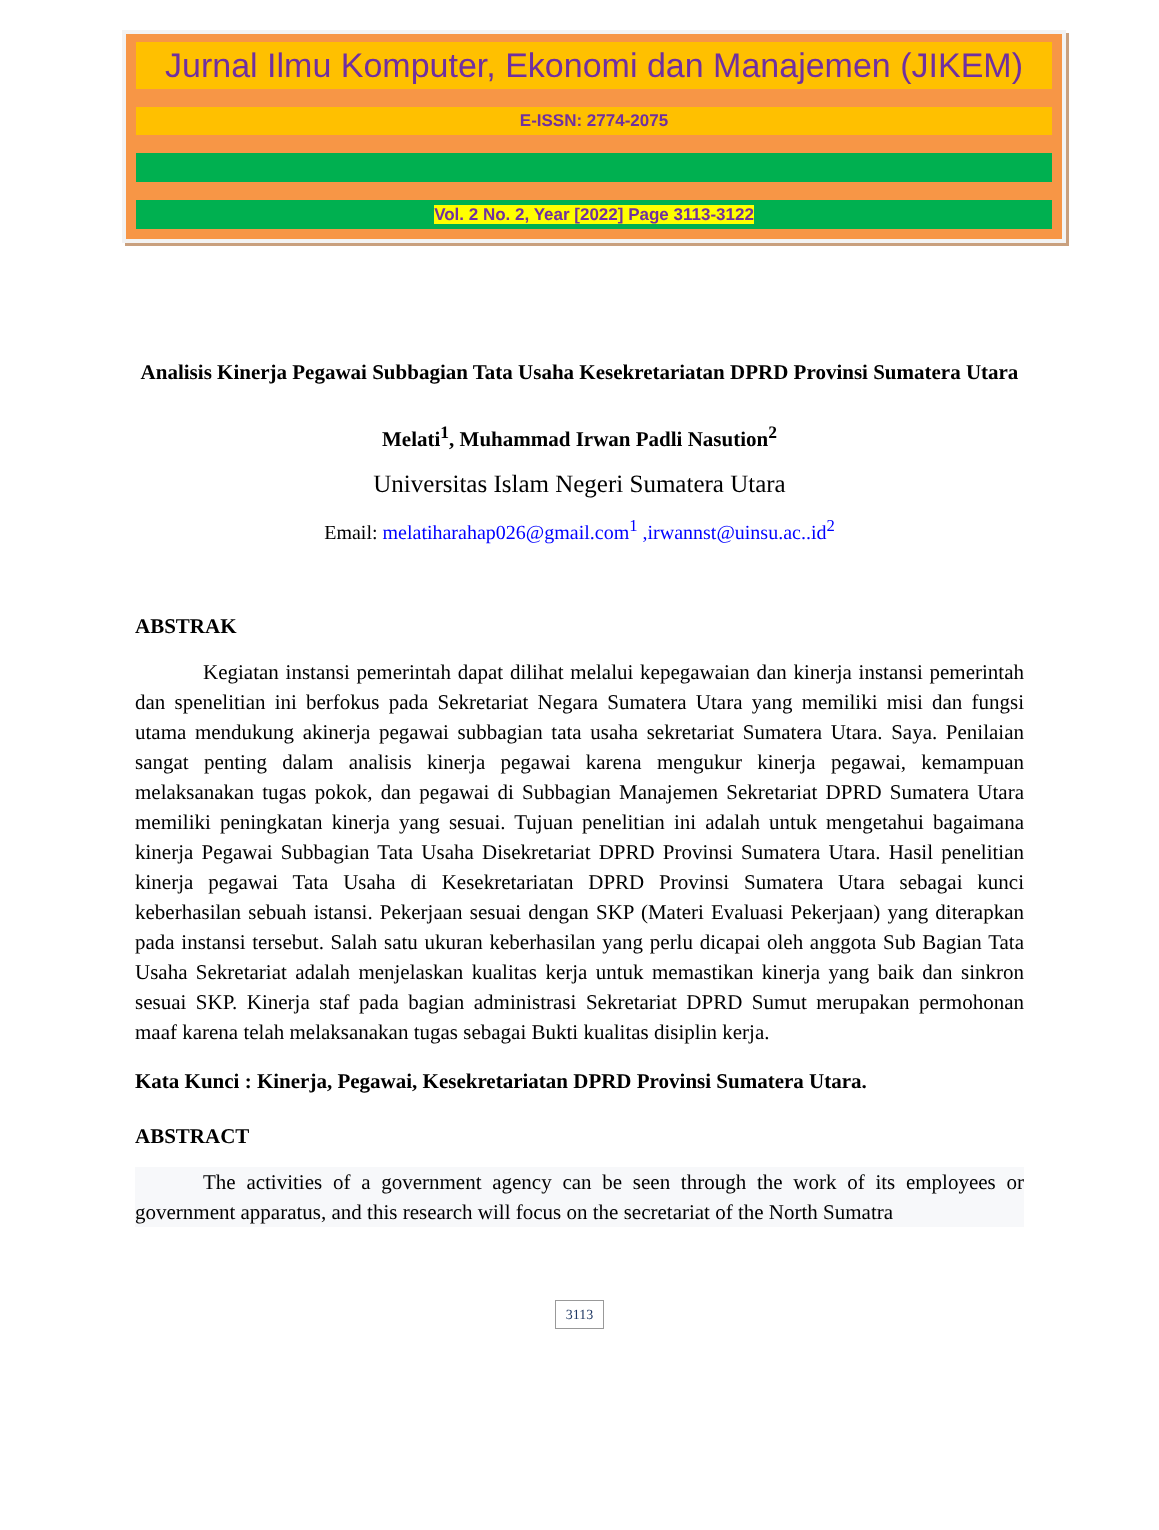Jurnal Ilmu Komputer, Ekonomi dan Manajemen (JIKEM)
E-ISSN: 2774-2075
Vol. 2 No. 2, Year [2022] Page 3113-3122
Analisis Kinerja Pegawai Subbagian Tata Usaha Kesekretariatan DPRD Provinsi Sumatera Utara
Melati<sup>1</sup>, Muhammad Irwan Padli Nasution<sup>2</sup>
Universitas Islam Negeri Sumatera Utara
Email: melatiharahap026@gmail.com<sup>1</sup> ,irwannst@uinsu.ac..id<sup>2</sup>
ABSTRAK
Kegiatan instansi pemerintah dapat dilihat melalui kepegawaian dan kinerja instansi pemerintah dan spenelitian ini berfokus pada Sekretariat Negara Sumatera Utara yang memiliki misi dan fungsi utama mendukung akinerja pegawai subbagian tata usaha sekretariat Sumatera Utara. Saya. Penilaian sangat penting dalam analisis kinerja pegawai karena mengukur kinerja pegawai, kemampuan melaksanakan tugas pokok, dan pegawai di Subbagian Manajemen Sekretariat DPRD Sumatera Utara memiliki peningkatan kinerja yang sesuai. Tujuan penelitian ini adalah untuk mengetahui bagaimana kinerja Pegawai Subbagian Tata Usaha Disekretariat DPRD Provinsi Sumatera Utara. Hasil penelitian kinerja pegawai Tata Usaha di Kesekretariatan DPRD Provinsi Sumatera Utara sebagai kunci keberhasilan sebuah istansi. Pekerjaan sesuai dengan SKP (Materi Evaluasi Pekerjaan) yang diterapkan pada instansi tersebut. Salah satu ukuran keberhasilan yang perlu dicapai oleh anggota Sub Bagian Tata Usaha Sekretariat adalah menjelaskan kualitas kerja untuk memastikan kinerja yang baik dan sinkron sesuai SKP. Kinerja staf pada bagian administrasi Sekretariat DPRD Sumut merupakan permohonan maaf karena telah melaksanakan tugas sebagai Bukti kualitas disiplin kerja.
Kata Kunci : Kinerja, Pegawai, Kesekretariatan DPRD Provinsi Sumatera Utara.
ABSTRACT
The activities of a government agency can be seen through the work of its employees or government apparatus, and this research will focus on the secretariat of the North Sumatra
3113